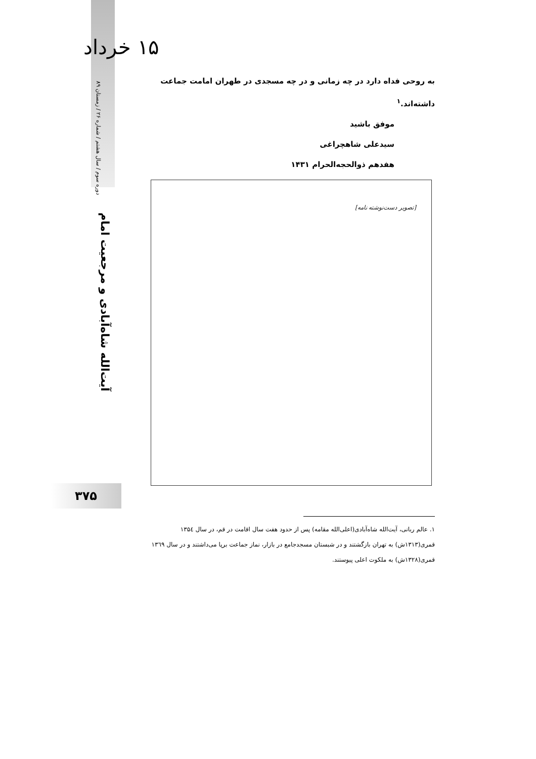۱۵ خرداد
دوره سوم / سال هشتم / شماره ۲۶ / زمستان ۸۹
آیت‌الله شاه‌آبادی و مرجعیت امام
به روحی فداه دارد در چه زمانی و در چه مسجدی در طهران امامت جماعت داشته‌اند.<sup>۱</sup>
موفق باشید
سیدعلی شاهچراغی
هفدهم ذوالحجه‌الحرام ۱۴۳۱
[تصویر دست‌نوشته نامه]
۱. عالم ربانی، آیت‌الله شاه‌آبادی(اعلی‌الله مقامه) پس از حدود هفت سال اقامت در قم، در سال ۱۳۵٤ قمری(۱۳۱۳ش) به تهران بازگشتند و در شبستان مسجدجامع در بازار، نماز جماعت برپا می‌داشتند و در سال ۱۳٦۹ قمری(۱۳۲۸ش) به ملکوت اعلی پیوستند.
۳۷۵